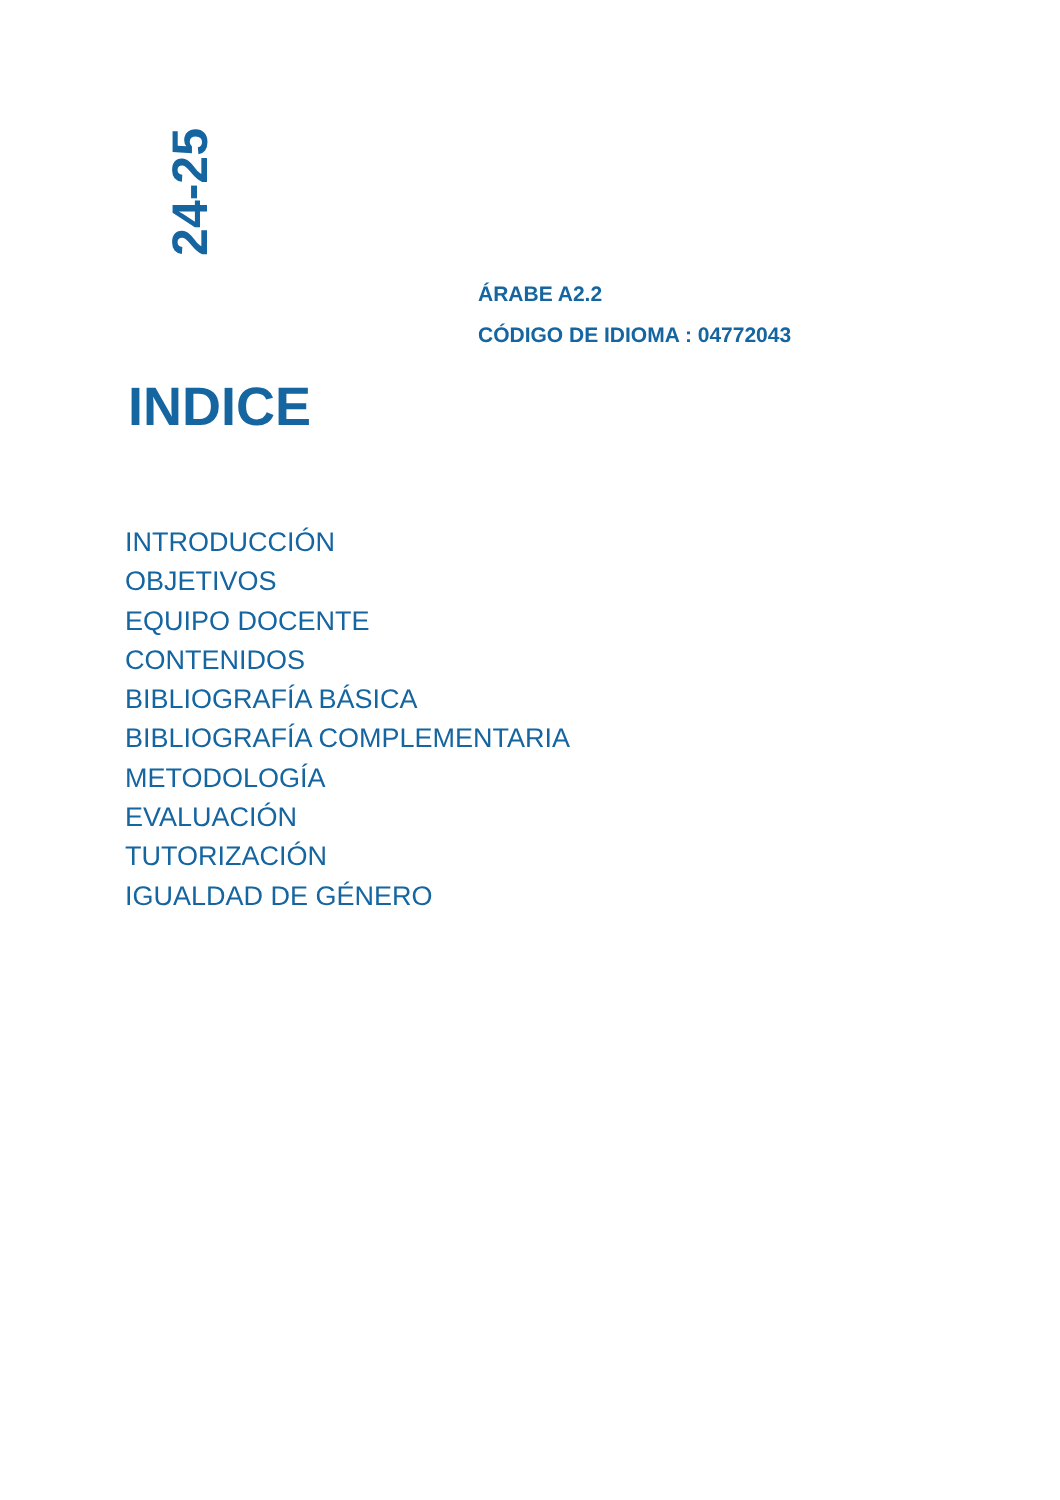24-25
ÁRABE A2.2
CÓDIGO DE IDIOMA : 04772043
INDICE
INTRODUCCIÓN
OBJETIVOS
EQUIPO DOCENTE
CONTENIDOS
BIBLIOGRAFÍA BÁSICA
BIBLIOGRAFÍA COMPLEMENTARIA
METODOLOGÍA
EVALUACIÓN
TUTORIZACIÓN
IGUALDAD DE GÉNERO